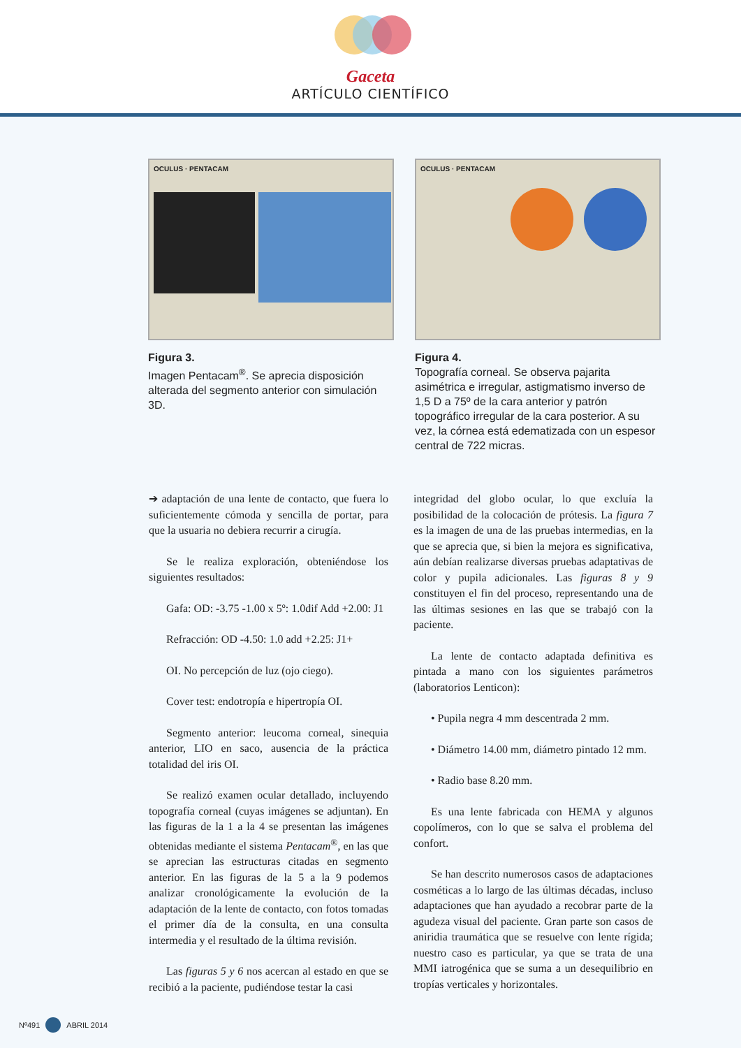Gaceta
ARTÍCULO CIENTÍFICO
OCULUS · PENTACAM
Figura 3.
Imagen Pentacam<sup>®</sup>. Se aprecia disposición alterada del segmento anterior con simulación 3D.
OCULUS · PENTACAM
Figura 4.
Topografía corneal. Se observa pajarita asimétrica e irregular, astigmatismo inverso de 1,5 D a 75º de la cara anterior y patrón topográfico irregular de la cara posterior. A su vez, la córnea está edematizada con un espesor central de 722 micras.
➔ adaptación de una lente de contacto, que fuera lo suficientemente cómoda y sencilla de portar, para que la usuaria no debiera recurrir a cirugía.
Se le realiza exploración, obteniéndose los siguientes resultados:
Gafa: OD: -3.75 -1.00 x 5º: 1.0dif Add +2.00: J1
Refracción: OD -4.50: 1.0 add +2.25: J1+
OI. No percepción de luz (ojo ciego).
Cover test: endotropía e hipertropía OI.
Segmento anterior: leucoma corneal, sinequia anterior, LIO en saco, ausencia de la práctica totalidad del iris OI.
Se realizó examen ocular detallado, incluyendo topografía corneal (cuyas imágenes se adjuntan). En las figuras de la 1 a la 4 se presentan las imágenes obtenidas mediante el sistema Pentacam<sup>®</sup>, en las que se aprecian las estructuras citadas en segmento anterior. En las figuras de la 5 a la 9 podemos analizar cronológicamente la evolución de la adaptación de la lente de contacto, con fotos tomadas el primer día de la consulta, en una consulta intermedia y el resultado de la última revisión.
Las figuras 5 y 6 nos acercan al estado en que se recibió a la paciente, pudiéndose testar la casi
integridad del globo ocular, lo que excluía la posibilidad de la colocación de prótesis. La figura 7 es la imagen de una de las pruebas intermedias, en la que se aprecia que, si bien la mejora es significativa, aún debían realizarse diversas pruebas adaptativas de color y pupila adicionales. Las figuras 8 y 9 constituyen el fin del proceso, representando una de las últimas sesiones en las que se trabajó con la paciente.
La lente de contacto adaptada definitiva es pintada a mano con los siguientes parámetros (laboratorios Lenticon):
• Pupila negra 4 mm descentrada 2 mm.
• Diámetro 14.00 mm, diámetro pintado 12 mm.
• Radio base 8.20 mm.
Es una lente fabricada con HEMA y algunos copolímeros, con lo que se salva el problema del confort.
Se han descrito numerosos casos de adaptaciones cosméticas a lo largo de las últimas décadas, incluso adaptaciones que han ayudado a recobrar parte de la agudeza visual del paciente. Gran parte son casos de aniridia traumática que se resuelve con lente rígida; nuestro caso es particular, ya que se trata de una MMI iatrogénica que se suma a un desequilibrio en tropías verticales y horizontales.
Nº491 ABRIL 2014